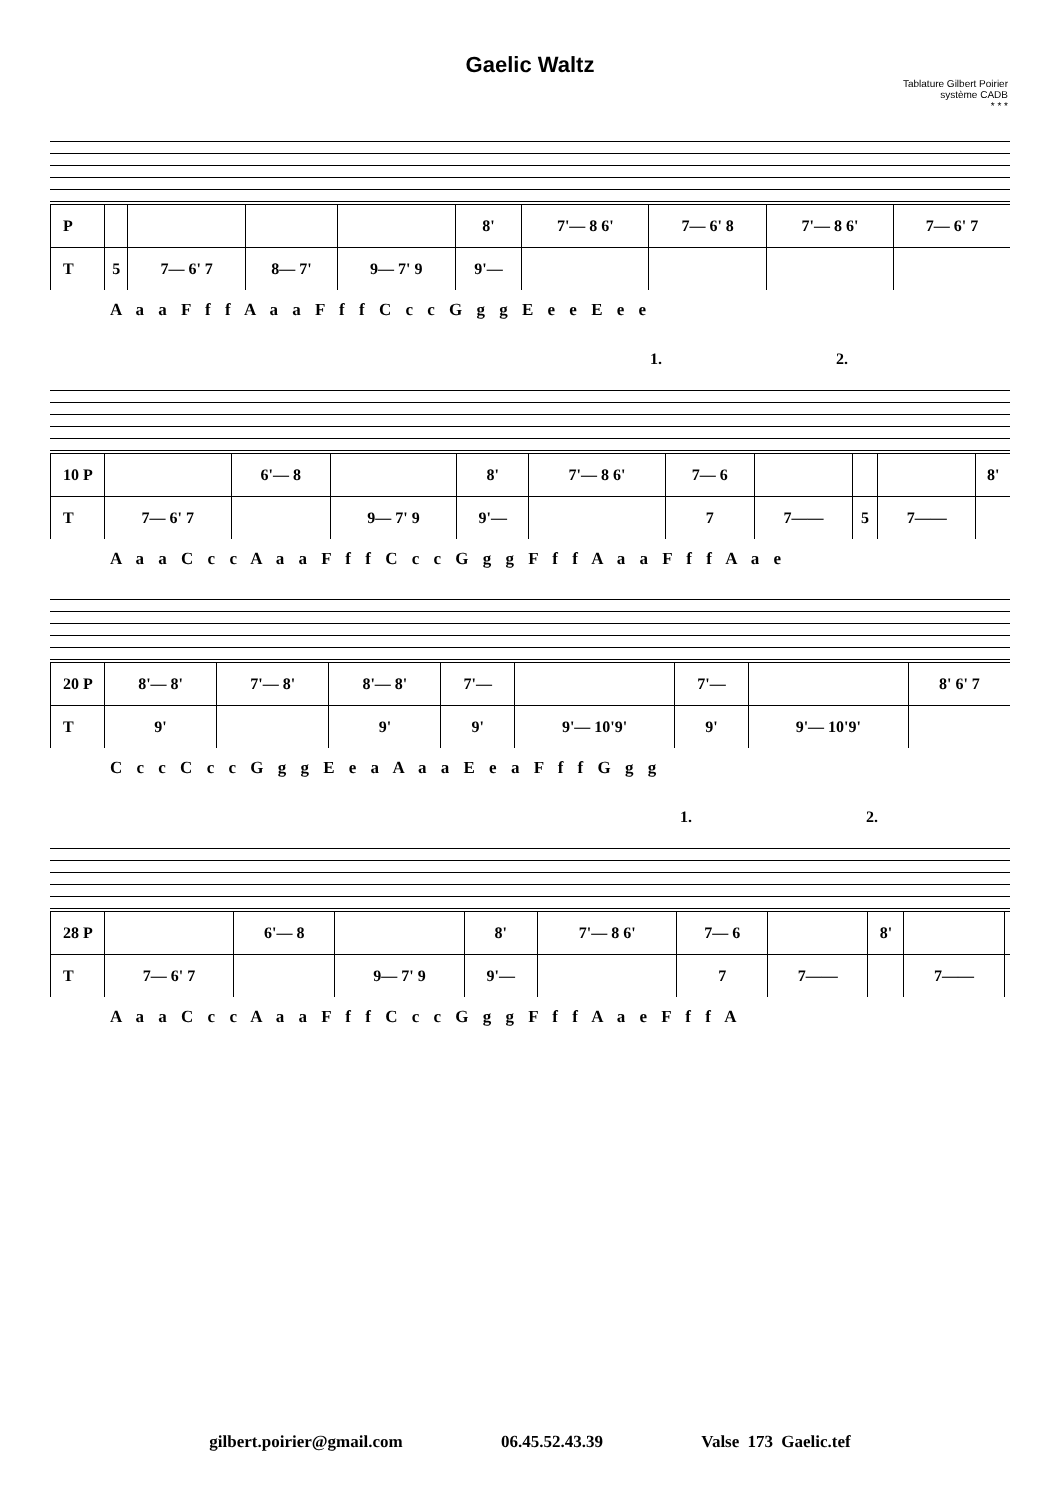Gaelic Waltz
Tablature Gilbert Poirier
système CADB
* * *
| P | | | | | 8' | 7'— 8 6' | 7— 6' 8 | 7'— 8 6' | 7— 6' 7 |
| T | 5 | 7— 6' 7 | 8— 7' | 9— 7' 9 | 9'— | | | | |
A a a F f f A a a F f f C c c G g g E e e E e e
1. 2.
| 10 P | | 6'— 8 | | 8' | 7'— 8 6' | 7— 6 | | | | 8' |
| T | 7— 6' 7 | | 9— 7' 9 | 9'— | | 7 | 7—— | 5 | 7—— | |
A a a C c c A a a F f f C c c G g g F f f A a a F f f A a e
| 20 P | 8'— 8' | 7'— 8' | 8'— 8' | 7'— | | 7'— | | 8' 6' 7 |
| T | 9' | | 9' | 9' | 9'— 10'9' | 9' | 9'— 10'9' | |
C c c C c c G g g E e a A a a E e a F f f G g g
1. 2.
| 28 P | | 6'— 8 | | 8' | 7'— 8 6' | 7— 6 | | 8' | | |
| T | 7— 6' 7 | | 9— 7' 9 | 9'— | | 7 | 7—— | | 7—— | |
A a a C c c A a a F f f C c c G g g F f f A a e F f f A
gilbert.poirier@gmail.com 06.45.52.43.39 Valse 173 Gaelic.tef